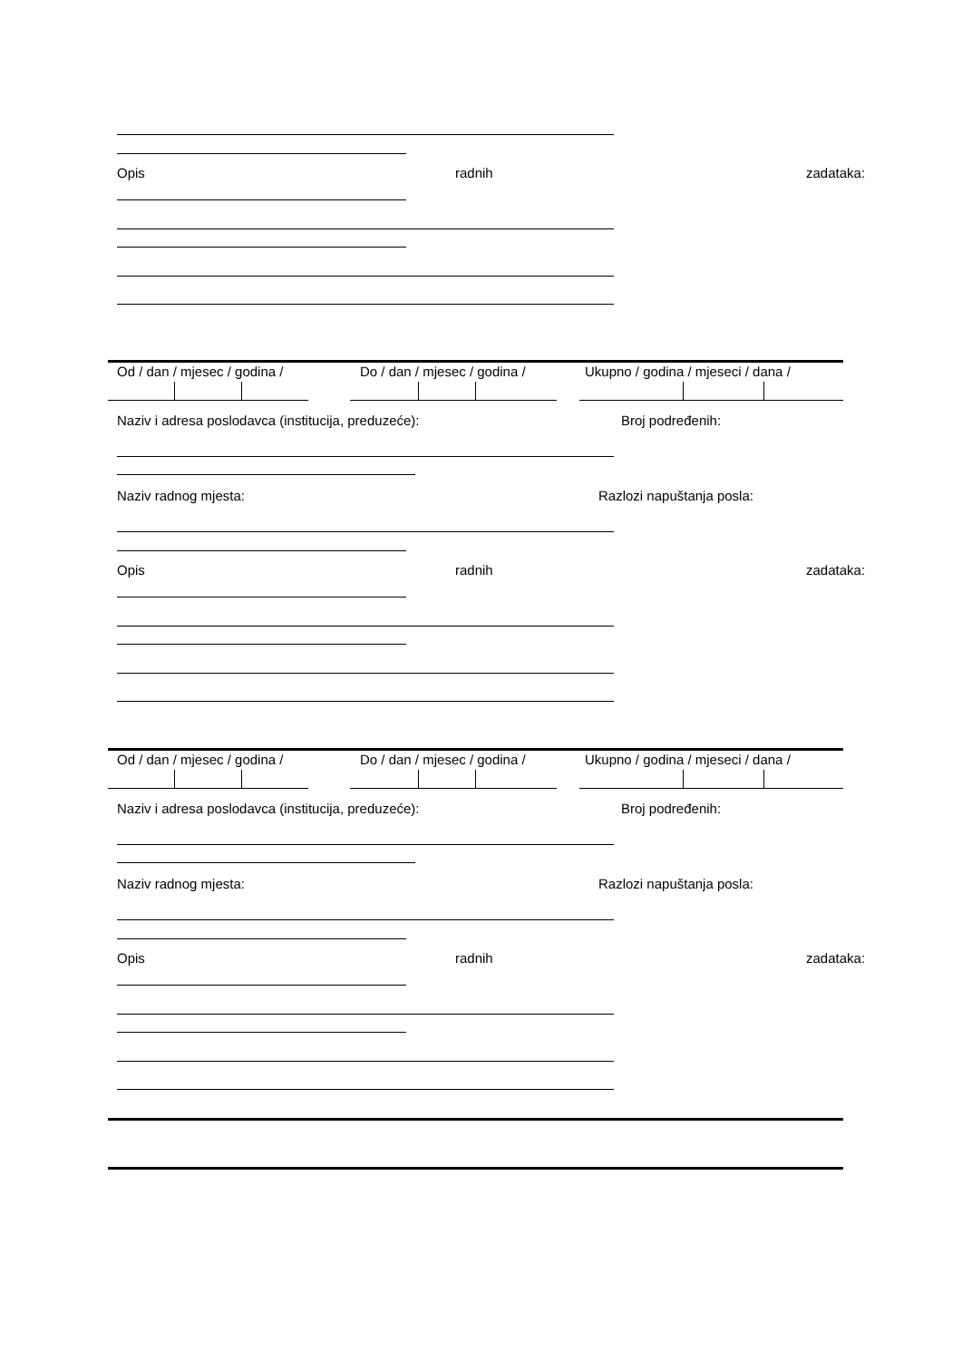Opis radnih zadataka:
Od / dan / mjesec / godina / Do / dan / mjesec / godina / Ukupno / godina / mjeseci / dana /
Naziv i adresa poslodavca (institucija, preduzeće): Broj podređenih:
Naziv radnog mjesta: Razlozi napuštanja posla:
Opis radnih zadataka:
Od / dan / mjesec / godina / Do / dan / mjesec / godina / Ukupno / godina / mjeseci / dana /
Naziv i adresa poslodavca (institucija, preduzeće): Broj podređenih:
Naziv radnog mjesta: Razlozi napuštanja posla:
Opis radnih zadataka: